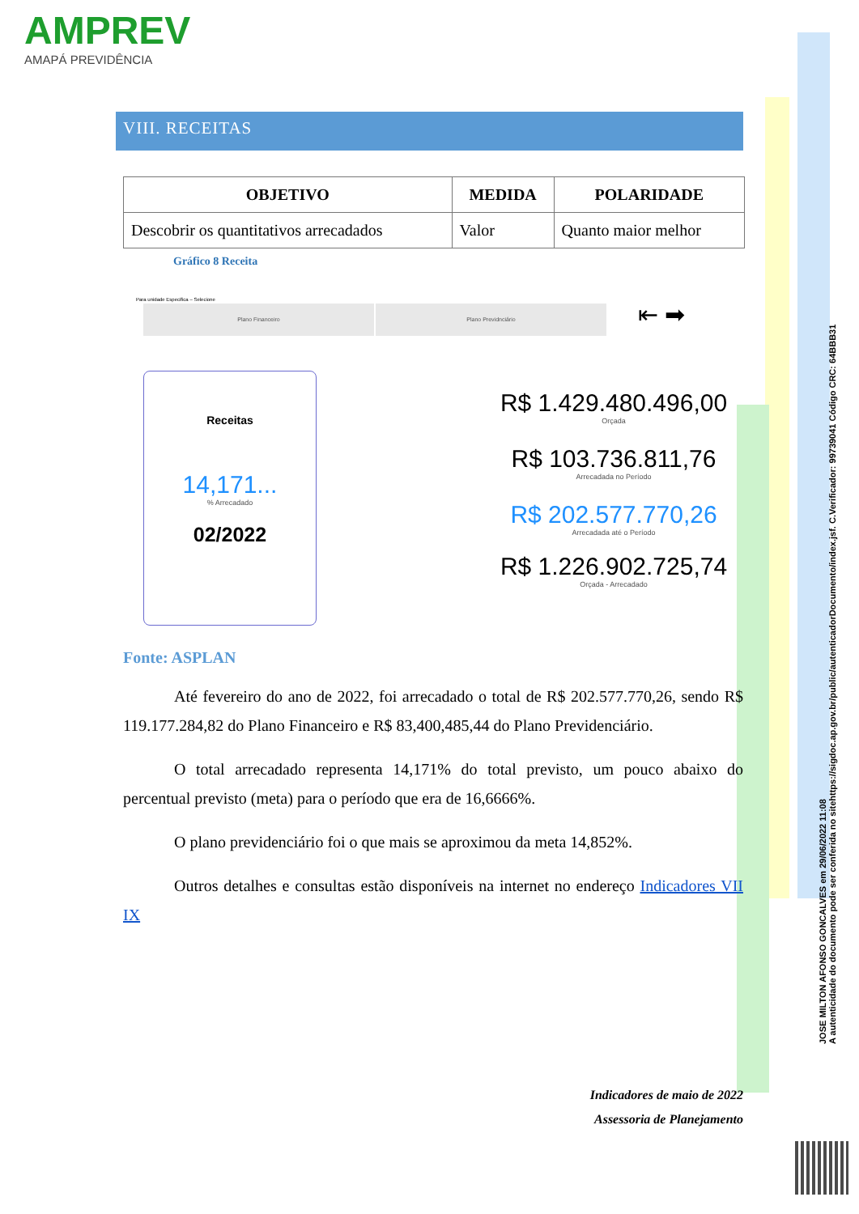AMPREV
AMAPÁ PREVIDÊNCIA
VIII. RECEITAS
| OBJETIVO | MEDIDA | POLARIDADE |
| --- | --- | --- |
| Descobrir os quantitativos arrecadados | Valor | Quanto maior melhor |
Gráfico 8 Receita
Para unidade Especifica – Selecione
Plano Financeiro Plano Previdnciário
⇤ ➡
Receitas
14,171...
% Arrecadado
02/2022
R$ 1.429.480.496,00
Orçada
R$ 103.736.811,76
Arrecadada no Período
R$ 202.577.770,26
Arrecadada até o Período
R$ 1.226.902.725,74
Orçada - Arrecadado
Fonte: ASPLAN
Até fevereiro do ano de 2022, foi arrecadado o total de R$ 202.577.770,26, sendo R$ 119.177.284,82 do Plano Financeiro e R$ 83,400,485,44 do Plano Previdenciário.
O total arrecadado representa 14,171% do total previsto, um pouco abaixo do percentual previsto (meta) para o período que era de 16,6666%.
O plano previdenciário foi o que mais se aproximou da meta 14,852%.
Outros detalhes e consultas estão disponíveis na internet no endereço Indicadores VII IX
Indicadores de maio de 2022
Assessoria de Planejamento
JOSE MILTON AFONSO GONCALVES em 29/06/2022 11:08
A autenticidade do documento pode ser conferida no sitehttps://sigdoc.ap.gov.br/public/autenticadorDocumento/index.jsf. C.Verificador: 99739041 Código CRC: 64BBB31